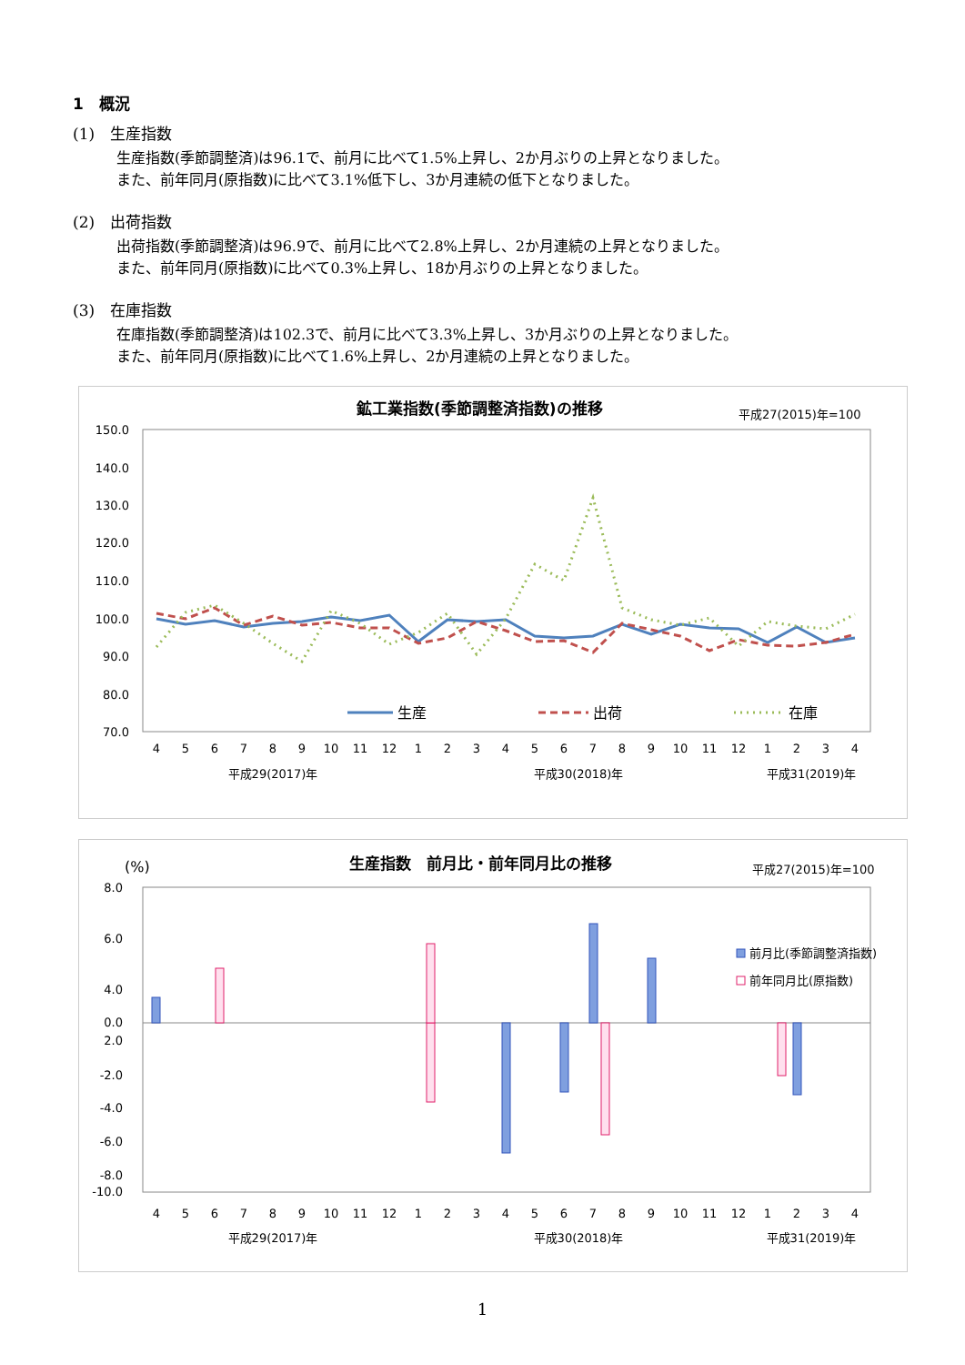1　概況
(1)　生産指数
生産指数(季節調整済)は96.1で、前月に比べて1.5%上昇し、2か月ぶりの上昇となりました。
また、前年同月(原指数)に比べて3.1%低下し、3か月連続の低下となりました。
(2)　出荷指数
出荷指数(季節調整済)は96.9で、前月に比べて2.8%上昇し、2か月連続の上昇となりました。
また、前年同月(原指数)に比べて0.3%上昇し、18か月ぶりの上昇となりました。
(3)　在庫指数
在庫指数(季節調整済)は102.3で、前月に比べて3.3%上昇し、3か月ぶりの上昇となりました。
また、前年同月(原指数)に比べて1.6%上昇し、2か月連続の上昇となりました。
鉱工業指数(季節調整済指数)の推移
平成27(2015)年=100
150.0
140.0
130.0
120.0
110.0
100.0
90.0
80.0
70.0
生産
出荷
在庫
4
5
6
7
8
9
10
11
12
1
2
3
4
5
6
7
8
9
10
11
12
1
2
3
4
平成29(2017)年
平成30(2018)年
平成31(2019)年
(%)
生産指数　前月比・前年同月比の推移
平成27(2015)年=100
8.0
6.0
4.0
2.0
0.0
-2.0
-4.0
-6.0
-8.0
-10.0
前月比(季節調整済指数)
前年同月比(原指数)
4
5
6
7
8
9
10
11
12
1
2
3
4
5
6
7
8
9
10
11
12
1
2
3
4
平成29(2017)年
平成30(2018)年
平成31(2019)年
1